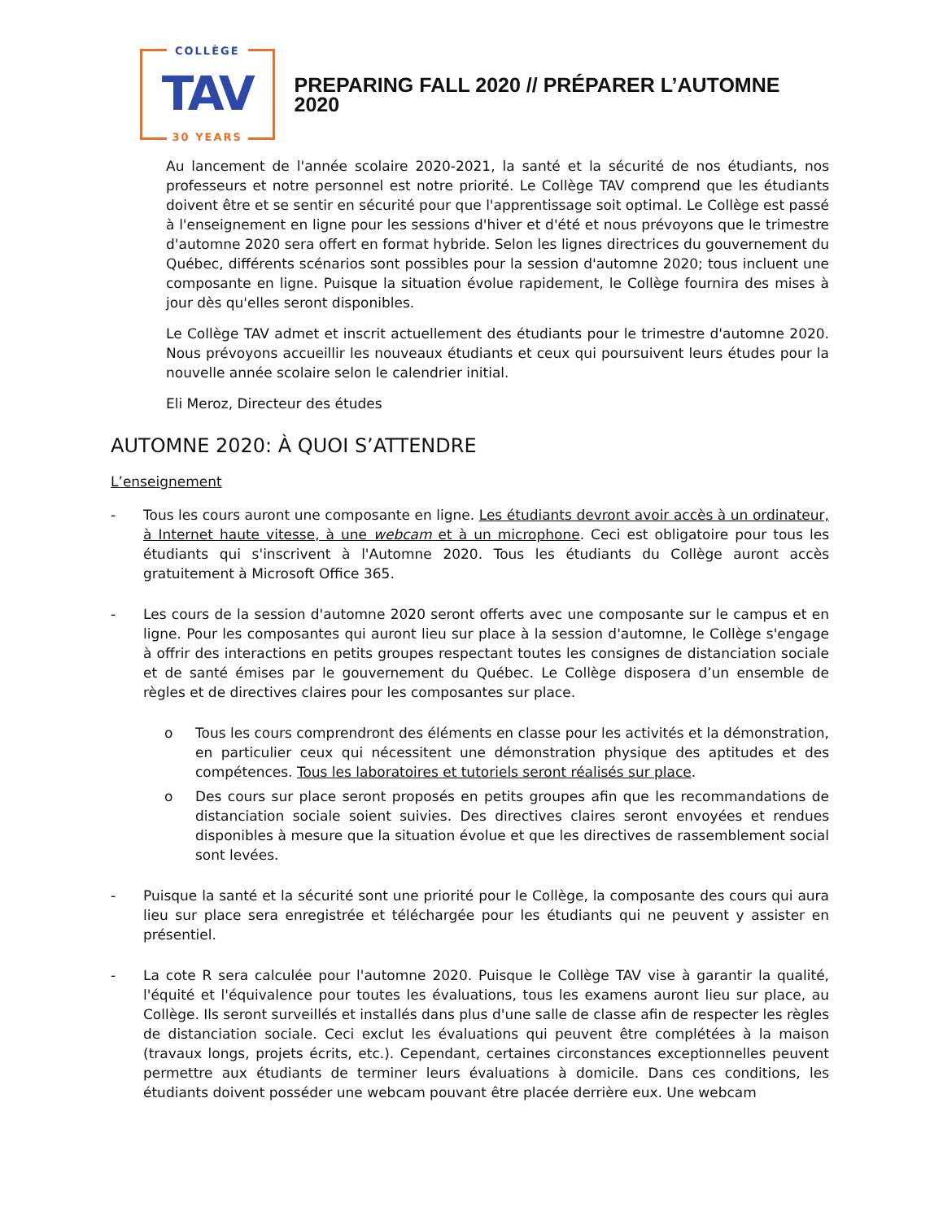COLLÈGE
TAV
30 YEARS
PREPARING FALL 2020 // PRÉPARER L’AUTOMNE 2020
Au lancement de l'année scolaire 2020-2021, la santé et la sécurité de nos étudiants, nos professeurs et notre personnel est notre priorité. Le Collège TAV comprend que les étudiants doivent être et se sentir en sécurité pour que l'apprentissage soit optimal. Le Collège est passé à l'enseignement en ligne pour les sessions d'hiver et d'été et nous prévoyons que le trimestre d'automne 2020 sera offert en format hybride. Selon les lignes directrices du gouvernement du Québec, différents scénarios sont possibles pour la session d'automne 2020; tous incluent une composante en ligne. Puisque la situation évolue rapidement, le Collège fournira des mises à jour dès qu'elles seront disponibles.
Le Collège TAV admet et inscrit actuellement des étudiants pour le trimestre d'automne 2020. Nous prévoyons accueillir les nouveaux étudiants et ceux qui poursuivent leurs études pour la nouvelle année scolaire selon le calendrier initial.
Eli Meroz, Directeur des études
AUTOMNE 2020: À QUOI S’ATTENDRE
L’enseignement
- Tous les cours auront une composante en ligne. Les étudiants devront avoir accès à un ordinateur, à Internet haute vitesse, à une webcam et à un microphone. Ceci est obligatoire pour tous les étudiants qui s'inscrivent à l'Automne 2020. Tous les étudiants du Collège auront accès gratuitement à Microsoft Office 365.
- Les cours de la session d'automne 2020 seront offerts avec une composante sur le campus et en ligne. Pour les composantes qui auront lieu sur place à la session d'automne, le Collège s'engage à offrir des interactions en petits groupes respectant toutes les consignes de distanciation sociale et de santé émises par le gouvernement du Québec. Le Collège disposera d’un ensemble de règles et de directives claires pour les composantes sur place.
o Tous les cours comprendront des éléments en classe pour les activités et la démonstration, en particulier ceux qui nécessitent une démonstration physique des aptitudes et des compétences. Tous les laboratoires et tutoriels seront réalisés sur place.
o Des cours sur place seront proposés en petits groupes afin que les recommandations de distanciation sociale soient suivies. Des directives claires seront envoyées et rendues disponibles à mesure que la situation évolue et que les directives de rassemblement social sont levées.
- Puisque la santé et la sécurité sont une priorité pour le Collège, la composante des cours qui aura lieu sur place sera enregistrée et téléchargée pour les étudiants qui ne peuvent y assister en présentiel.
- La cote R sera calculée pour l'automne 2020. Puisque le Collège TAV vise à garantir la qualité, l'équité et l'équivalence pour toutes les évaluations, tous les examens auront lieu sur place, au Collège. Ils seront surveillés et installés dans plus d'une salle de classe afin de respecter les règles de distanciation sociale. Ceci exclut les évaluations qui peuvent être complétées à la maison (travaux longs, projets écrits, etc.). Cependant, certaines circonstances exceptionnelles peuvent permettre aux étudiants de terminer leurs évaluations à domicile. Dans ces conditions, les étudiants doivent posséder une webcam pouvant être placée derrière eux. Une webcam